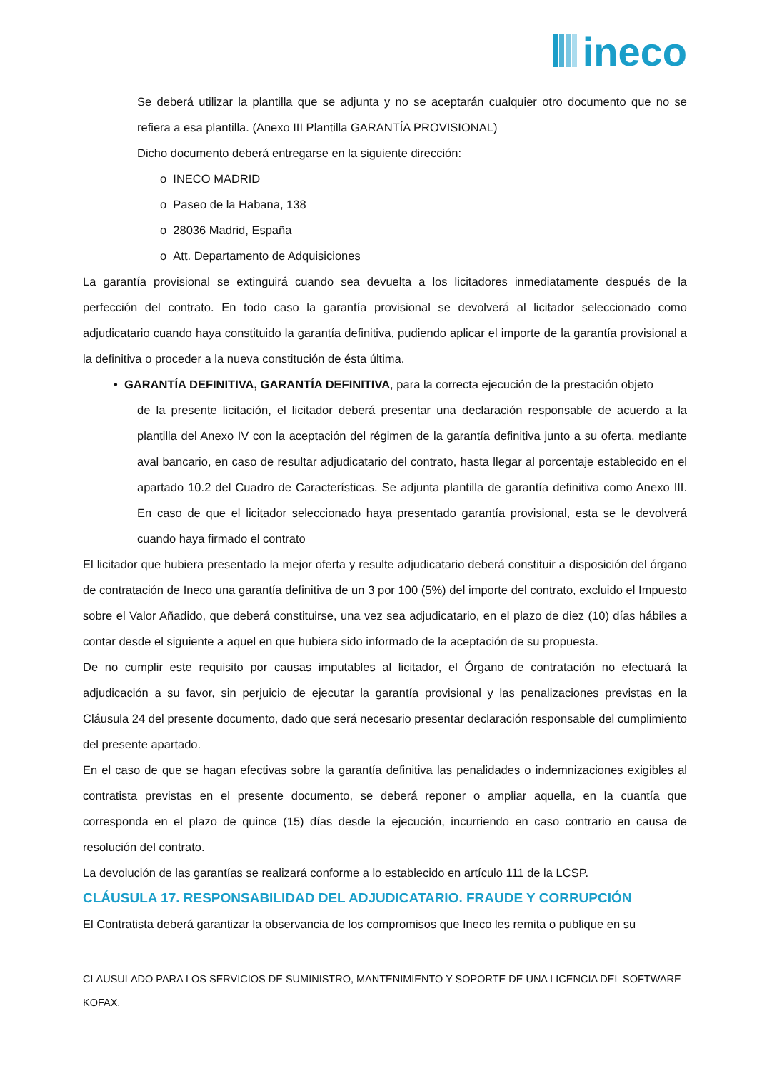ineco
Se deberá utilizar la plantilla que se adjunta y no se aceptarán cualquier otro documento que no se refiera a esa plantilla. (Anexo III Plantilla GARANTÍA PROVISIONAL)
Dicho documento deberá entregarse en la siguiente dirección:
o INECO MADRID
o Paseo de la Habana, 138
o 28036 Madrid, España
o Att. Departamento de Adquisiciones
La garantía provisional se extinguirá cuando sea devuelta a los licitadores inmediatamente después de la perfección del contrato. En todo caso la garantía provisional se devolverá al licitador seleccionado como adjudicatario cuando haya constituido la garantía definitiva, pudiendo aplicar el importe de la garantía provisional a la definitiva o proceder a la nueva constitución de ésta última.
• GARANTÍA DEFINITIVA, GARANTÍA DEFINITIVA, para la correcta ejecución de la prestación objeto
de la presente licitación, el licitador deberá presentar una declaración responsable de acuerdo a la plantilla del Anexo IV con la aceptación del régimen de la garantía definitiva junto a su oferta, mediante aval bancario, en caso de resultar adjudicatario del contrato, hasta llegar al porcentaje establecido en el apartado 10.2 del Cuadro de Características. Se adjunta plantilla de garantía definitiva como Anexo III. En caso de que el licitador seleccionado haya presentado garantía provisional, esta se le devolverá cuando haya firmado el contrato
El licitador que hubiera presentado la mejor oferta y resulte adjudicatario deberá constituir a disposición del órgano de contratación de Ineco una garantía definitiva de un 3 por 100 (5%) del importe del contrato, excluido el Impuesto sobre el Valor Añadido, que deberá constituirse, una vez sea adjudicatario, en el plazo de diez (10) días hábiles a contar desde el siguiente a aquel en que hubiera sido informado de la aceptación de su propuesta.
De no cumplir este requisito por causas imputables al licitador, el Órgano de contratación no efectuará la adjudicación a su favor, sin perjuicio de ejecutar la garantía provisional y las penalizaciones previstas en la Cláusula 24 del presente documento, dado que será necesario presentar declaración responsable del cumplimiento del presente apartado.
En el caso de que se hagan efectivas sobre la garantía definitiva las penalidades o indemnizaciones exigibles al contratista previstas en el presente documento, se deberá reponer o ampliar aquella, en la cuantía que corresponda en el plazo de quince (15) días desde la ejecución, incurriendo en caso contrario en causa de resolución del contrato.
La devolución de las garantías se realizará conforme a lo establecido en artículo 111 de la LCSP.
CLÁUSULA 17. RESPONSABILIDAD DEL ADJUDICATARIO. FRAUDE Y CORRUPCIÓN
El Contratista deberá garantizar la observancia de los compromisos que Ineco les remita o publique en su
CLAUSULADO PARA LOS SERVICIOS DE SUMINISTRO, MANTENIMIENTO Y SOPORTE DE UNA LICENCIA DEL SOFTWARE KOFAX.